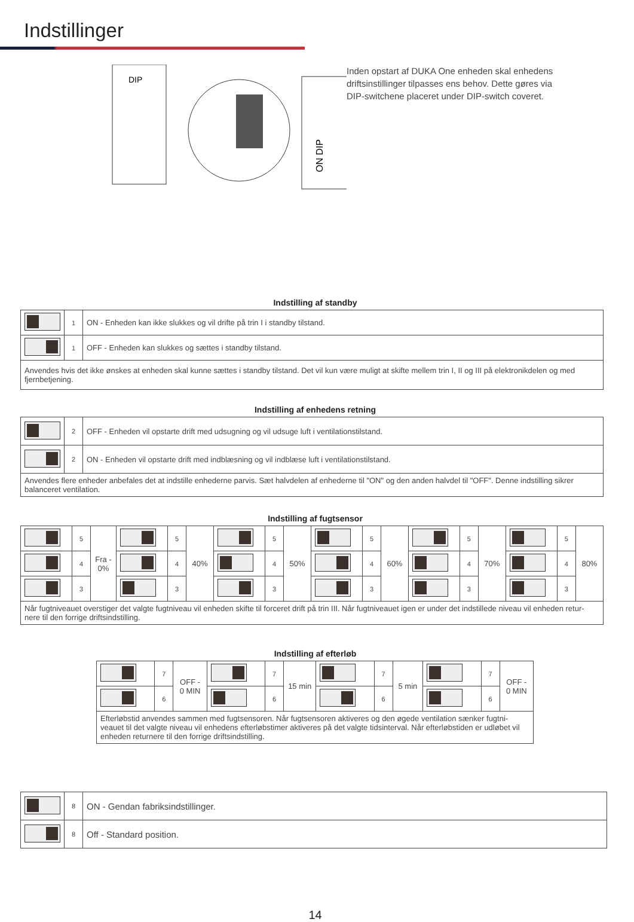Indstillinger
DIP
ON DIP
Inden opstart af DUKA One enheden skal enhedens driftsinstillinger tilpasses ens behov. Dette gøres via DIP-switchene placeret under DIP-switch coveret.
Indstilling af standby
| | 1 | ON - Enheden kan ikke slukkes og vil drifte på trin I i standby tilstand. |
| | 1 | OFF - Enheden kan slukkes og sættes i standby tilstand. |
| Anvendes hvis det ikke ønskes at enheden skal kunne sættes i standby tilstand. Det vil kun være muligt at skifte mellem trin I, II og III på elektronikdelen og med fjernbetjening. | | |
Indstilling af enhedens retning
| | 2 | OFF - Enheden vil opstarte drift med udsugning og vil udsuge luft i ventilationstilstand. |
| | 2 | ON - Enheden vil opstarte drift med indblæsning og vil indblæse luft i ventilationstilstand. |
| Anvendes flere enheder anbefales det at indstille enhederne parvis. Sæt halvdelen af enhederne til "ON" og den anden halvdel til "OFF". Denne indstilling sikrer balanceret ventilation. | | |
Indstilling af fugtsensor
| | 5 | Fra - 0% | | 5 | 40% | | 5 | 50% | | 5 | 60% | | 5 | 70% | | 5 | 80% |
| | 4 | | | 4 | | | 4 | | | 4 | | | 4 | | | 4 | |
| | 3 | | | 3 | | | 3 | | | 3 | | | 3 | | | 3 | |
| Når fugtniveauet overstiger det valgte fugtniveau vil enheden skifte til forceret drift på trin III. Når fugtniveauet igen er under det indstillede niveau vil enheden retur-nere til den forrige driftsindstilling. | | | | | | | | | | | | | | | | | |
Indstilling af efterløb
| | 7 | OFF - 0 MIN | | 7 | 15 min | | 7 | 5 min | | 7 | OFF - 0 MIN |
| | 6 | | | 6 | | | 6 | | | 6 | |
| Efterløbstid anvendes sammen med fugtsensoren. Når fugtsensoren aktiveres og den øgede ventilation sænker fugtni-veauet til det valgte niveau vil enhedens efterløbstimer aktiveres på det valgte tidsinterval. Når efterløbstiden er udløbet vil enheden returnere til den forrige driftsindstilling. | | | | | | | | | | | |
| | 8 | ON - Gendan fabriksindstillinger. |
| | 8 | Off - Standard position. |
14